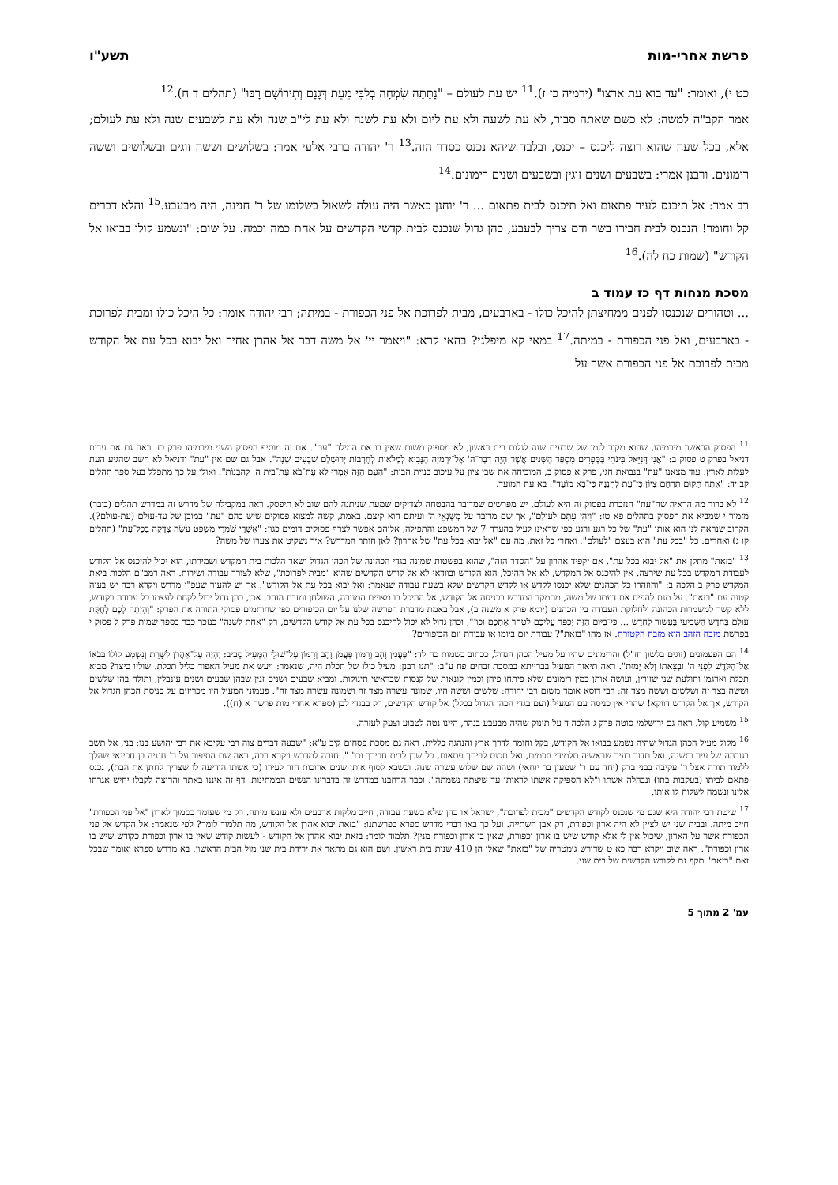פרשת אחרי-מות תשע"ו
כט י), ואומר: "עד בוא עת ארצו" (ירמיה כז ז).<sup>11</sup> יש עת לעולם – "נָתַתָּה שִׂמְחָה בְלִבִּי מֵעֵת דְּגָנָם וְתִירוֹשָׁם רָבּוּ" (תהלים ד ח).<sup>12</sup>
אמר הקב"ה למשה: לא כשם שאתה סבור, לא עת לשעה ולא עת ליום ולא עת לשנה ולא עת לי"ב שנה ולא עת לשבעים שנה ולא עת לעולם; אלא, בכל שעה שהוא רוצה ליכנס – יכנס, ובלבד שיהא נכנס כסדר הזה.<sup>13</sup> ר' יהודה ברבי אלעי אמר: בשלושים וששה זוגים ובשלושים וששה רימונים. ורבנן אמרי: בשבעים ושנים זוגין ובשבעים ושנים רימונים.<sup>14</sup>
רב אמר: אל תיכנס לעיר פתאום ואל תיכנס לבית פתאום ... ר' יוחנן כאשר היה עולה לשאול בשלומו של ר' חנינה, היה מבעבע.<sup>15</sup> והלא דברים קל וחומר! הנכנס לבית חבירו בשר ודם צריך לבעבע, כהן גדול שנכנס לבית קדשי הקדשים על אחת כמה וכמה. על שום: "ונשמע קולו בבואו אל הקודש" (שמות כח לה).<sup>16</sup>
מסכת מנחות דף כז עמוד ב
... וטהורים שנכנסו לפנים ממחיצתן להיכל כולו - בארבעים, מבית לפרוכת אל פני הכפורת - במיתה; רבי יהודה אומר: כל היכל כולו ומבית לפרוכת - בארבעים, ואל פני הכפורת - במיתה.<sup>17</sup> במאי קא מיפלגי? בהאי קרא: "ויאמר יי' אל משה דבר אל אהרן אחיך ואל יבוא בכל עת אל הקודש מבית לפרוכת אל פני הכפורת אשר על
<sup>11</sup> הפסוק הראשון מירמיהו, שהוא מקור לזמן של שבעים שנה לגלות בית ראשון, לא מספיק משום שאין בו את המילה "עת". את זה מוסיף הפסוק השני מירמיהו פרק כז. ראה גם את עדות דניאל בפרק ט פסוק ב: "אֲנִי דָּנִיֵּאל בִּינֹתִי בַּסְּפָרִים מִסְפַּר הַשָּׁנִים אֲשֶׁר הָיָה דְבַר־ה' אֶל־יִרְמְיָה הַנָּבִיא לְמַלֹּאות לְחָרְבוֹת יְרוּשָׁלַם שִׁבְעִים שָׁנָה". אבל גם שם אין "עת" ודניאל לא חשב שהגיע העת לעלות לארץ. עוד מצאנו "עת" בנבואת חגי, פרק א פסוק ב, המוכיחה את שבי ציון על עיכוב בניית הבית: "הָעָם הַזֶּה אָמְרוּ לֹא עֶת־בֹּא עֶת־בֵּית ה' לְהִבָּנוֹת". ואולי על כך מתפלל בעל ספר תהלים קב יד: "אַתָּה תָקוּם תְּרַחֵם צִיּוֹן כִּי־עֵת לְחֶנְנָהּ כִּי־בָא מוֹעֵד". בא עת המועד.
<sup>12</sup> לא ברור מה הראיה שה"עת" הנזכרת בפסוק זה היא לעולם. יש מפרשים שמדובר בהבטחה לצדיקים שמעת שניתנה להם שוב לא תיפסק. ראה במקבילה של מדרש זה במדרש תהלים (בובר) מזמור י שמביא את הפסוק בתהלים פא טז: "וִיהִי עִתָּם לְעוֹלָם", אך שם מדובר על מְשַׂנְאֵי ה' ועיתם הוא קיצם. באמת, קשה למצוא פסוקים שיש בהם "עת" במובן של עד-עולם (עת-עולם?). הקרוב שנראה לנו הוא אותו "עת" של כל רגע ורגע כפי שראינו לעיל בהערה 7 של המשפט והתפילה, אליהם אפשר לצרף פסוקים דומים כגון: "אַשְׁרֵי שֹׁמְרֵי מִשְׁפָּט עֹשֵׂה צְדָקָה בְכָל־עֵת" (תהלים קו ג) ואחרים. כל "בכל עת" הוא בעצם "לעולם". ואחרי כל זאת, מה עם "אל יבוא בכל עת" של אהרון? לאן חותר המדרש? איך נשקיט את צערו של משה?
<sup>13</sup> "בזאת" מתקן את "אל יבוא בכל עת". אם יקפיד אהרון על "הסדר הזה", שהוא בפשטות שמונה בגדי הכהונה של הכהן הגדול ושאר הלכות בית המקדש ושמירתו, הוא יכול להיכנס אל הקודש לעבודת המקדש בכל עת שירצה. אין להיכנס אל המקדש, לא אל ההיכל, הוא הקודש ובוודאי לא אל קודש הקדשים שהוא "מבית לפרוכת", שלא לצורך עבודה ושירות. ראה רמב"ם הלכות ביאת המקדש פרק ב הלכה ב: "והוזהרו כל הכהנים שלא יכנסו לקדש או לקדש הקדשים שלא בשעת עבודה שנאמר: ואל יבוא בכל עת אל הקודש". אך יש להעיר שעפ"י מדרש ויקרא רבה יש בעיה קטנה עם "בזאת". על מנת להפיס את דעתו של משה, מתמקד המדרש בכניסה אל הקודש, אל ההיכל בו מצויים המנורה, השולחן ומזבח הזהב. אכן, כהן גדול יכול לקחת לעצמו כל עבודה בקודש, ללא קשר למשמרות הכהונה ולחלוקת העבודה בין הכהנים (יומא פרק א משנה ב), אבל באמת מדברת הפרשה שלנו על יום הכיפורים כפי שחותמים פסוקי התורה את הפרק: "וְהָיְתָה לָכֶם לְחֻקַּת עוֹלָם בַּחֹדֶשׁ הַשְּׁבִיעִי בֶּעָשׂוֹר לַחֹדֶשׁ ... כִּי־בַיּוֹם הַזֶּה יְכַפֵּר עֲלֵיכֶם לְטַהֵר אֶתְכֶם וכו'", וכהן גדול לא יכול להיכנס בכל עת אל קודש הקדשים, רק "אחת לשנה" כנזכר כבר בספר שמות פרק ל פסוק י בפרשת מזבח הזהב הוא מזבח הקטורת. אז מהו "בזאת"? עבודת יום ביומו או עבודת יום הכיפורים?
<sup>14</sup> הם הפעמונים (זוגים בלשון חז"ל) והרימונים שהיו על מעיל הכהן הגדול, ככתוב בשמות כח לד: "פַּעֲמֹן זָהָב וְרִמּוֹן פַּעֲמֹן זָהָב וְרִמּוֹן עַל־שׁוּלֵי הַמְּעִיל סָבִיב: וְהָיָה עַל־אַהֲרֹן לְשָׁרֵת וְנִשְׁמַע קוֹלוֹ בְּבֹאוֹ אֶל־הַקֹּדֶשׁ לִפְנֵי ה' וּבְצֵאתוֹ וְלֹא יָמוּת". ראה תיאור המעיל בברייתא במסכת זבחים פח ע"ב: "תנו רבנן: מעיל כולו של תכלת היה, שנאמר: ויעש את מעיל האפוד כליל תכלת. שוליו כיצד? מביא תכלת וארגמן ותולעת שני שזורין, ועושה אותן כמין רימונים שלא פיתחו פיהן וכמין קונאות של קנסות שבראשי תינוקות. ומביא שבעים ושנים זגין שבהן שבעים ושנים עינבלין, ותולה בהן שלשים וששה בצד זה ושלשים וששה מצד זה; רבי דוסא אומר משום רבי יהודה: שלשים וששה היו, שמונה עשרה מצד זה ושמונה עשרה מצד זה". פעמוני המעיל היו מכריזים על כניסת הכהן הגדול אל הקודש, אך אל הקודש דווקא! שהרי אין כניסה עם המעיל (ועם בגדי הכהן הגדול בכלל) אל קודש הקדשים, רק בבגדי לבן (ספרא אחרי מות פרשה א (ח)).
<sup>15</sup> משמיע קול. ראה גם ירושלמי סוטה פרק ג הלכה ד על תינוק שהיה מבעבע בנהר, היינו נטה לטבוע וצעק לעזרה.
<sup>16</sup> מקול מעיל הכהן הגדול שהיה נשמע בבואו אל הקודש, בקל וחומר לדרך ארץ והנהגה כללית. ראה גם מסכת פסחים קיב ע"א: "שבעה דברים צוה רבי עקיבא את רבי יהושע בנו: בני, אל תשב בגובהה של עיר ותשנה, ואל תדור בעיר שראשיה תלמידי חכמים, ואל תכנס לביתך פתאום, כל שכן לבית חבירך וכו' ". חזרה למדרש ויקרא רבה, ראה שם הסיפור על ר' חנניה בן חכינאי שהלך ללמוד תורה אצל ר' עקיבה בבני ברק (יחד עם ר' שמעון בר יוחאי) ושהה שם שלוש עשרה שנה. וכשבא לסוף אותן שנים ארוכות חזר לעירו (כי אשתו הודיעה לו שצריך לחתן את הבת), נכנס פתאם לביתו (בעקבות בתו) ונבהלה אשתו ו"לא הספיקה אשתו לראותו עד שיצתה נשמתה". וכבר הרחבנו במדרש זה בדברינו הנשים הממתינות. דף זה איננו באתר והרוצה לקבלו יחיש אגרתו אלינו ונשמח לשלוח לו אותו.
<sup>17</sup> שיטת רבי יהודה היא שגם מי שנכנס לקודש הקדשים "מבית לפרוכת", ישראל או כהן שלא בשעת עבודה, חייב מלקות ארבעים ולא עונש מיתה. רק מי שעומד בסמוך לארון "אל פני הכפורת" חייב מיתה. ובבית שני יש לציין לא היה ארון וכפורת, רק אבן השתייה. ועל כך באו דברי מדרש ספרא בפרשתנו: "בזאת יבוא אהרן אל הקודש, מה תלמוד לומר? לפי שנאמר: אל הקדש אל פני הכפורת אשר על הארון, שיכול אין לי אלא קודש שיש בו ארון וכפורת, שאין בו ארון וכפורת מנין? תלמוד לומר: בזאת יבוא אהרן אל הקודש - לעשות קודש שאין בו ארון וכפורת כקודש שיש בו ארון וכפורת". ראה שוב ויקרא רבה כא ט שדורש גימטריה של "בזאת" שאלו הן 410 שנות בית ראשון. ושם הוא גם מתאר את ירידת בית שני מול הבית הראשון. בא מדרש ספרא ואומר שבכל זאת "בזאת" תקף גם לקודש הקדשים של בית שני.
עמ' 2 מתוך 5